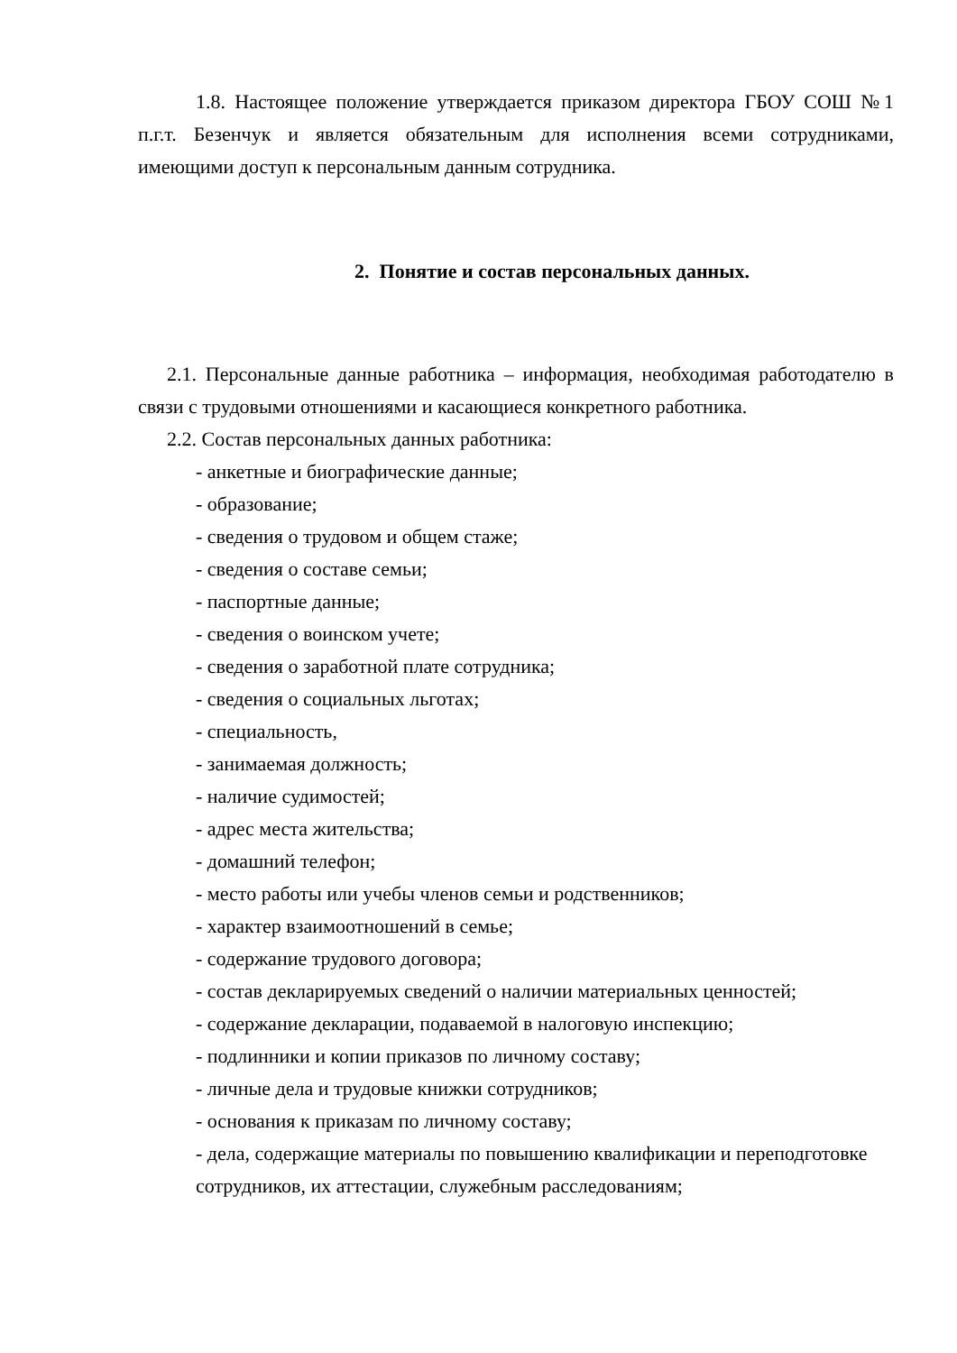1.8. Настоящее положение утверждается приказом директора ГБОУ СОШ №1 п.г.т. Безенчук и является обязательным для исполнения всеми сотрудниками, имеющими доступ к персональным данным сотрудника.
2. Понятие и состав персональных данных.
2.1. Персональные данные работника – информация, необходимая работодателю в связи с трудовыми отношениями и касающиеся конкретного работника.
2.2. Состав персональных данных работника:
- анкетные и биографические данные;
- образование;
- сведения о трудовом и общем стаже;
- сведения о составе семьи;
- паспортные данные;
- сведения о воинском учете;
- сведения о заработной плате сотрудника;
- сведения о социальных льготах;
- специальность,
- занимаемая должность;
- наличие судимостей;
- адрес места жительства;
- домашний телефон;
- место работы или учебы членов семьи и родственников;
- характер взаимоотношений в семье;
- содержание трудового договора;
- состав декларируемых сведений о наличии материальных ценностей;
- содержание декларации, подаваемой в налоговую инспекцию;
- подлинники и копии приказов по личному составу;
- личные дела и трудовые книжки сотрудников;
- основания к приказам по личному составу;
- дела, содержащие материалы по повышению квалификации и переподготовке сотрудников, их аттестации, служебным расследованиям;